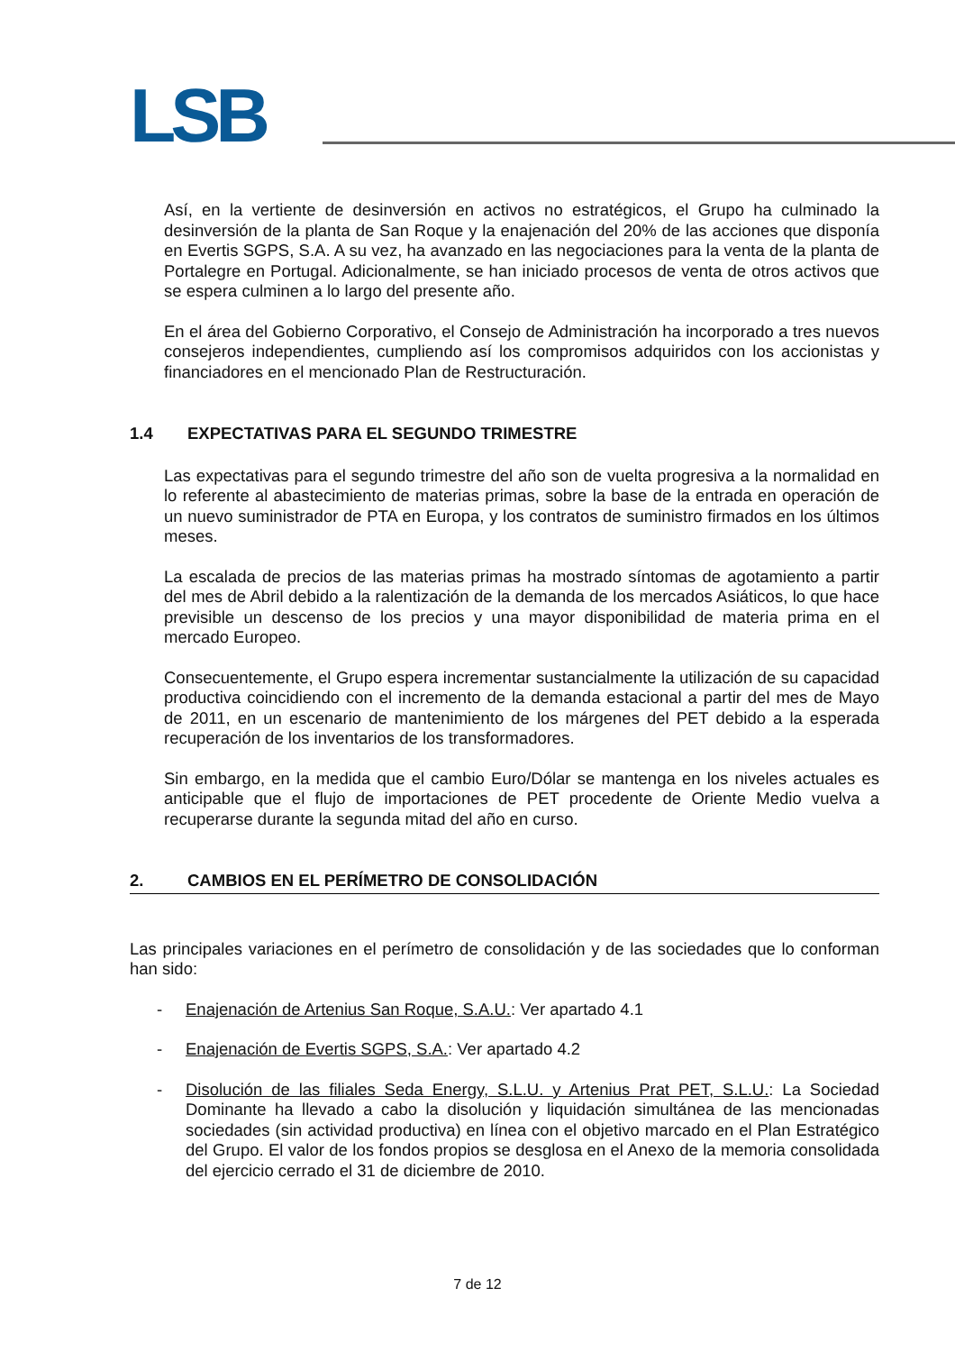LSB
Así, en la vertiente de desinversión en activos no estratégicos, el Grupo ha culminado la desinversión de la planta de San Roque y la enajenación del 20% de las acciones que disponía en Evertis SGPS, S.A. A su vez, ha avanzado en las negociaciones para la venta de la planta de Portalegre en Portugal. Adicionalmente, se han iniciado procesos de venta de otros activos que se espera culminen a lo largo del presente año.
En el área del Gobierno Corporativo, el Consejo de Administración ha incorporado a tres nuevos consejeros independientes, cumpliendo así los compromisos adquiridos con los accionistas y financiadores en el mencionado Plan de Restructuración.
1.4 EXPECTATIVAS PARA EL SEGUNDO TRIMESTRE
Las expectativas para el segundo trimestre del año son de vuelta progresiva a la normalidad en lo referente al abastecimiento de materias primas, sobre la base de la entrada en operación de un nuevo suministrador de PTA en Europa, y los contratos de suministro firmados en los últimos meses.
La escalada de precios de las materias primas ha mostrado síntomas de agotamiento a partir del mes de Abril debido a la ralentización de la demanda de los mercados Asiáticos, lo que hace previsible un descenso de los precios y una mayor disponibilidad de materia prima en el mercado Europeo.
Consecuentemente, el Grupo espera incrementar sustancialmente la utilización de su capacidad productiva coincidiendo con el incremento de la demanda estacional a partir del mes de Mayo de 2011, en un escenario de mantenimiento de los márgenes del PET debido a la esperada recuperación de los inventarios de los transformadores.
Sin embargo, en la medida que el cambio Euro/Dólar se mantenga en los niveles actuales es anticipable que el flujo de importaciones de PET procedente de Oriente Medio vuelva a recuperarse durante la segunda mitad del año en curso.
2. CAMBIOS EN EL PERÍMETRO DE CONSOLIDACIÓN
Las principales variaciones en el perímetro de consolidación y de las sociedades que lo conforman han sido:
- Enajenación de Artenius San Roque, S.A.U.: Ver apartado 4.1
- Enajenación de Evertis SGPS, S.A.: Ver apartado 4.2
- Disolución de las filiales Seda Energy, S.L.U. y Artenius Prat PET, S.L.U.: La Sociedad Dominante ha llevado a cabo la disolución y liquidación simultánea de las mencionadas sociedades (sin actividad productiva) en línea con el objetivo marcado en el Plan Estratégico del Grupo. El valor de los fondos propios se desglosa en el Anexo de la memoria consolidada del ejercicio cerrado el 31 de diciembre de 2010.
7 de 12